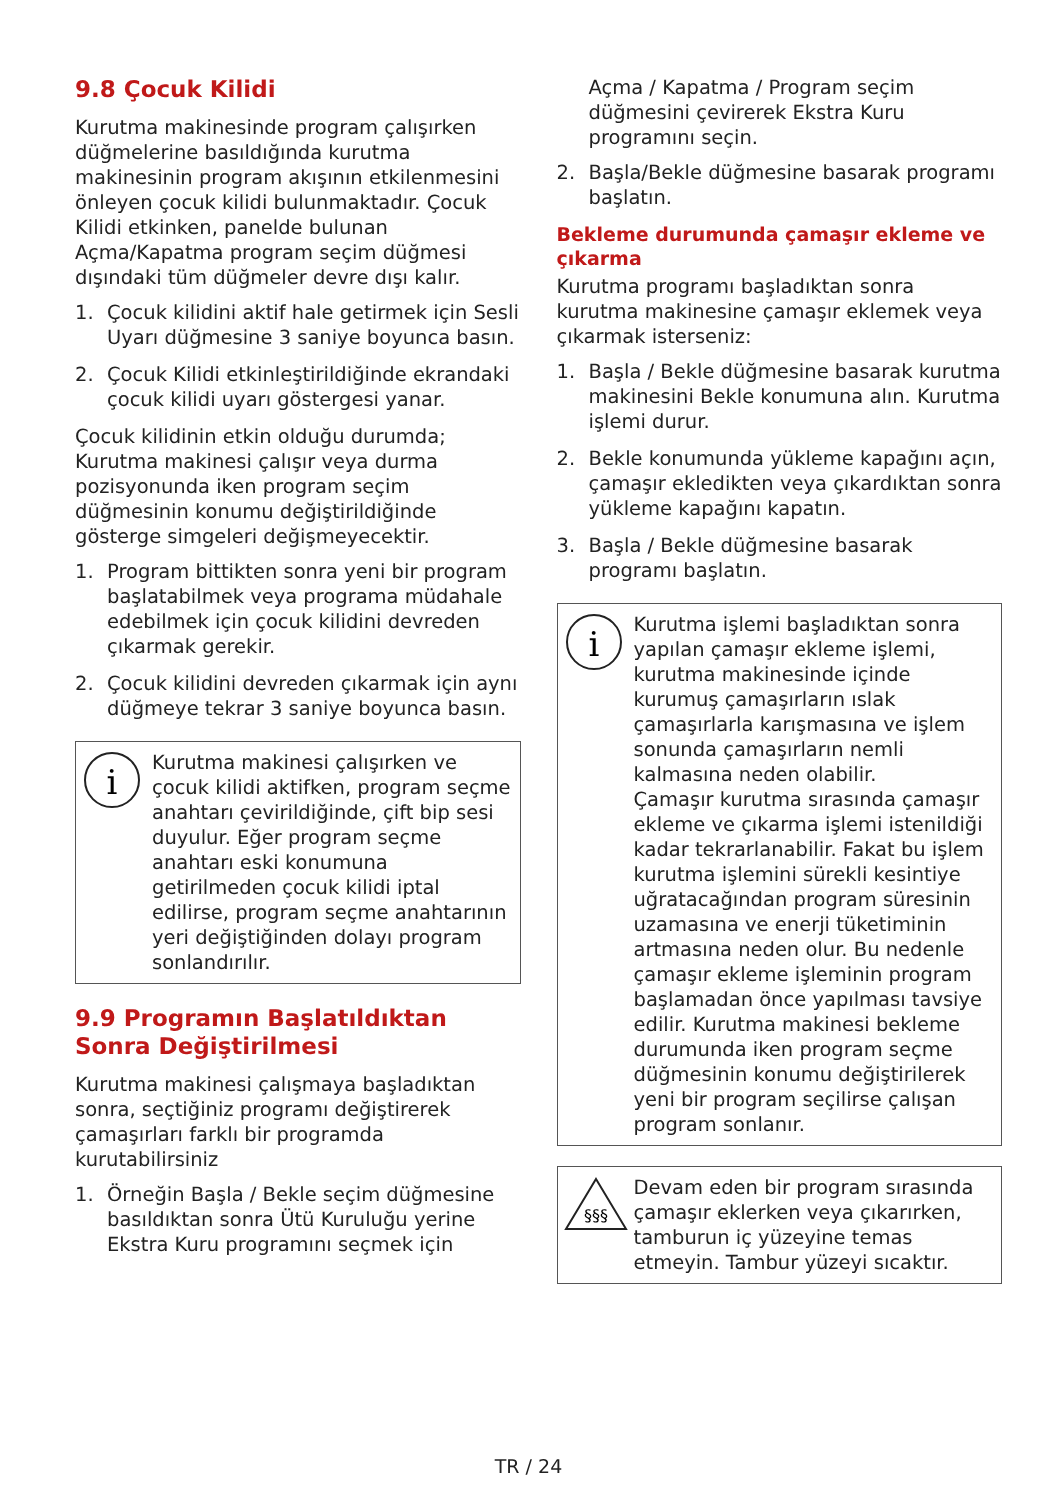9.8 Çocuk Kilidi
Kurutma makinesinde program çalışırken düğmelerine basıldığında kurutma makinesinin program akışının etkilenmesini önleyen çocuk kilidi bulunmaktadır. Çocuk Kilidi etkinken, panelde bulunan Açma/Kapatma program seçim düğmesi dışındaki tüm düğmeler devre dışı kalır.
1. Çocuk kilidini aktif hale getirmek için Sesli Uyarı düğmesine 3 saniye boyunca basın.
2. Çocuk Kilidi etkinleştirildiğinde ekrandaki çocuk kilidi uyarı göstergesi yanar.
Çocuk kilidinin etkin olduğu durumda;
Kurutma makinesi çalışır veya durma pozisyonunda iken program seçim düğmesinin konumu değiştirildiğinde gösterge simgeleri değişmeyecektir.
1. Program bittikten sonra yeni bir program başlatabilmek veya programa müdahale edebilmek için çocuk kilidini devreden çıkarmak gerekir.
2. Çocuk kilidini devreden çıkarmak için aynı düğmeye tekrar 3 saniye boyunca basın.
i
Kurutma makinesi çalışırken ve çocuk kilidi aktifken, program seçme anahtarı çevirildiğinde, çift bip sesi duyulur. Eğer program seçme anahtarı eski konumuna getirilmeden çocuk kilidi iptal edilirse, program seçme anahtarının yeri değiştiğinden dolayı program sonlandırılır.
9.9 Programın Başlatıldıktan Sonra Değiştirilmesi
Kurutma makinesi çalışmaya başladıktan sonra, seçtiğiniz programı değiştirerek çamaşırları farklı bir programda kurutabilirsiniz
1. Örneğin Başla / Bekle seçim düğmesine basıldıktan sonra Ütü Kuruluğu yerine Ekstra Kuru programını seçmek için
Açma / Kapatma / Program seçim düğmesini çevirerek Ekstra Kuru programını seçin.
2. Başla/Bekle düğmesine basarak programı başlatın.
Bekleme durumunda çamaşır ekleme ve çıkarma
Kurutma programı başladıktan sonra kurutma makinesine çamaşır eklemek veya çıkarmak isterseniz:
1. Başla / Bekle düğmesine basarak kurutma makinesini Bekle konumuna alın. Kurutma işlemi durur.
2. Bekle konumunda yükleme kapağını açın, çamaşır ekledikten veya çıkardıktan sonra yükleme kapağını kapatın.
3. Başla / Bekle düğmesine basarak programı başlatın.
i
Kurutma işlemi başladıktan sonra yapılan çamaşır ekleme işlemi, kurutma makinesinde içinde kurumuş çamaşırların ıslak çamaşırlarla karışmasına ve işlem sonunda çamaşırların nemli kalmasına neden olabilir.
Çamaşır kurutma sırasında çamaşır ekleme ve çıkarma işlemi istenildiği kadar tekrarlanabilir. Fakat bu işlem kurutma işlemini sürekli kesintiye uğratacağından program süresinin uzamasına ve enerji tüketiminin artmasına neden olur. Bu nedenle çamaşır ekleme işleminin program başlamadan önce yapılması tavsiye edilir. Kurutma makinesi bekleme durumunda iken program seçme düğmesinin konumu değiştirilerek yeni bir program seçilirse çalışan program sonlanır.
§§§
Devam eden bir program sırasında çamaşır eklerken veya çıkarırken, tamburun iç yüzeyine temas etmeyin. Tambur yüzeyi sıcaktır.
TR / 24